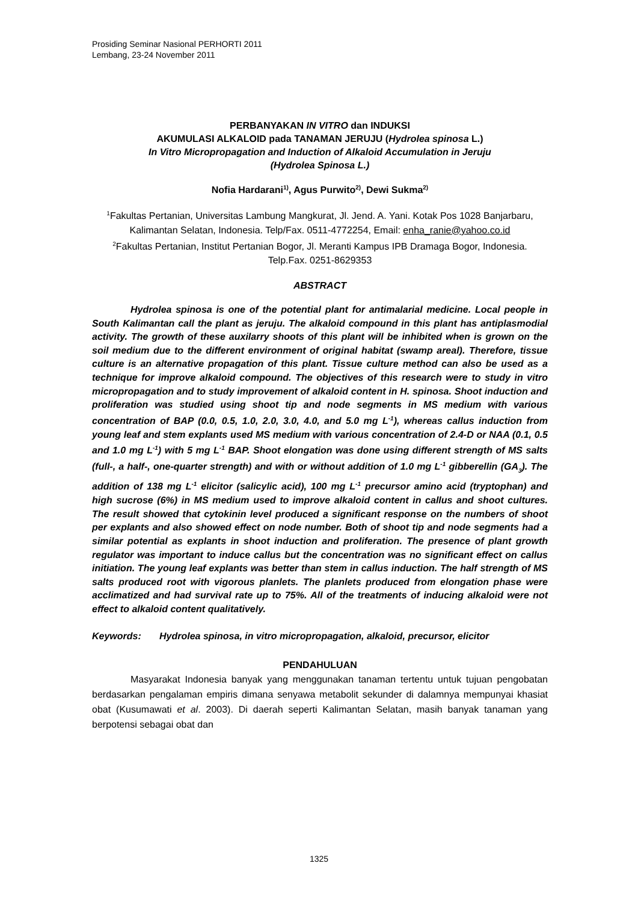Prosiding Seminar Nasional PERHORTI 2011
Lembang, 23-24 November 2011
PERBANYAKAN IN VITRO dan INDUKSI
AKUMULASI ALKALOID pada TANAMAN JERUJU (Hydrolea spinosa L.)
In Vitro Micropropagation and Induction of Alkaloid Accumulation in Jeruju
(Hydrolea Spinosa L.)
Nofia Hardarani<sup>1)</sup>, Agus Purwito<sup>2)</sup>, Dewi Sukma<sup>2)</sup>
<sup>1</sup> Fakultas Pertanian, Universitas Lambung Mangkurat, Jl. Jend. A. Yani. Kotak Pos 1028 Banjarbaru, Kalimantan Selatan, Indonesia. Telp/Fax. 0511-4772254, Email: enha_ranie@yahoo.co.id
<sup>2</sup> Fakultas Pertanian, Institut Pertanian Bogor, Jl. Meranti Kampus IPB Dramaga Bogor, Indonesia. Telp.Fax. 0251-8629353
ABSTRACT
Hydrolea spinosa is one of the potential plant for antimalarial medicine. Local people in South Kalimantan call the plant as jeruju. The alkaloid compound in this plant has antiplasmodial activity. The growth of these auxilarry shoots of this plant will be inhibited when is grown on the soil medium due to the different environment of original habitat (swamp areal). Therefore, tissue culture is an alternative propagation of this plant. Tissue culture method can also be used as a technique for improve alkaloid compound. The objectives of this research were to study in vitro micropropagation and to study improvement of alkaloid content in H. spinosa. Shoot induction and proliferation was studied using shoot tip and node segments in MS medium with various concentration of BAP (0.0, 0.5, 1.0, 2.0, 3.0, 4.0, and 5.0 mg L<sup>-1</sup>), whereas callus induction from young leaf and stem explants used MS medium with various concentration of 2.4-D or NAA (0.1, 0.5 and 1.0 mg L<sup>-1</sup>) with 5 mg L<sup>-1</sup> BAP. Shoot elongation was done using different strength of MS salts (full-, a half-, one-quarter strength) and with or without addition of 1.0 mg L<sup>-1</sup> gibberellin (GA<sub>3</sub>). The addition of 138 mg L<sup>-1</sup> elicitor (salicylic acid), 100 mg L<sup>-1</sup> precursor amino acid (tryptophan) and high sucrose (6%) in MS medium used to improve alkaloid content in callus and shoot cultures. The result showed that cytokinin level produced a significant response on the numbers of shoot per explants and also showed effect on node number. Both of shoot tip and node segments had a similar potential as explants in shoot induction and proliferation. The presence of plant growth regulator was important to induce callus but the concentration was no significant effect on callus initiation. The young leaf explants was better than stem in callus induction. The half strength of MS salts produced root with vigorous planlets. The planlets produced from elongation phase were acclimatized and had survival rate up to 75%. All of the treatments of inducing alkaloid were not effect to alkaloid content qualitatively.
Keywords: Hydrolea spinosa, in vitro micropropagation, alkaloid, precursor, elicitor
PENDAHULUAN
Masyarakat Indonesia banyak yang menggunakan tanaman tertentu untuk tujuan pengobatan berdasarkan pengalaman empiris dimana senyawa metabolit sekunder di dalamnya mempunyai khasiat obat (Kusumawati et al. 2003). Di daerah seperti Kalimantan Selatan, masih banyak tanaman yang berpotensi sebagai obat dan
1325